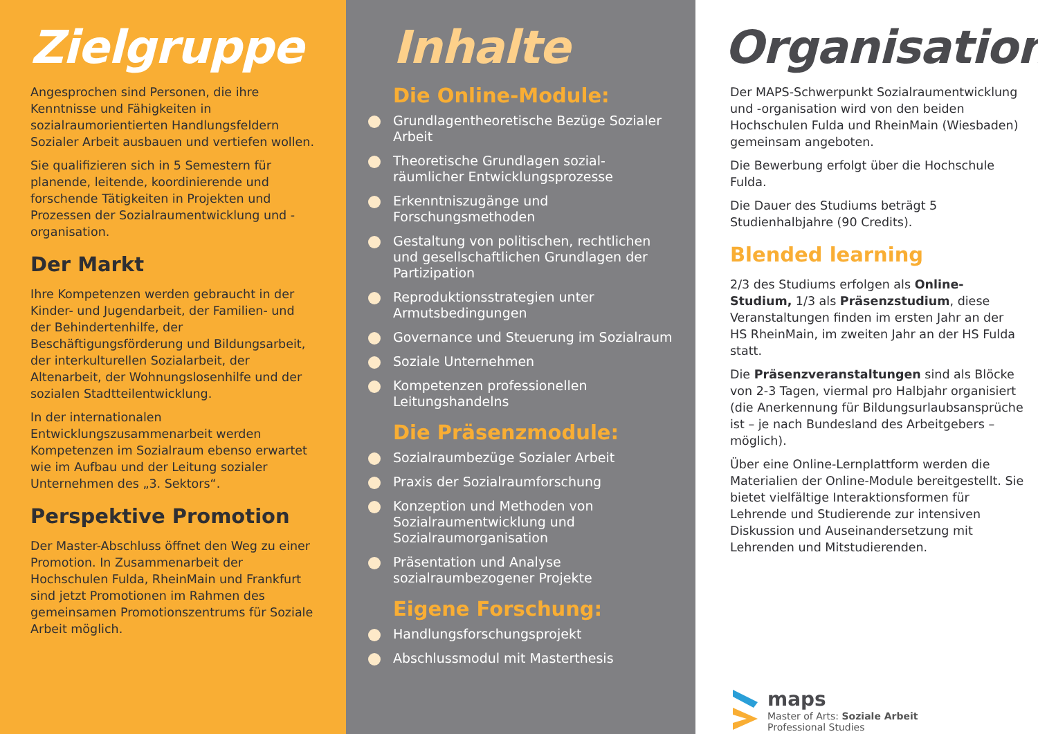Zielgruppe
Angesprochen sind Personen, die ihre Kenntnisse und Fähigkeiten in sozialraumorientierten Handlungsfeldern Sozialer Arbeit ausbauen und vertiefen wollen.
Sie qualifizieren sich in 5 Semestern für planende, leitende, koordinierende und forschende Tätigkeiten in Projekten und Prozessen der Sozialraumentwicklung und -organisation.
Der Markt
Ihre Kompetenzen werden gebraucht in der Kinder- und Jugendarbeit, der Familien- und der Behindertenhilfe, der Beschäftigungsförderung und Bildungsarbeit, der interkulturellen Sozialarbeit, der Altenarbeit, der Wohnungslosenhilfe und der sozialen Stadtteilentwicklung.
In der internationalen Entwicklungszusammenarbeit werden Kompetenzen im Sozialraum ebenso erwartet wie im Aufbau und der Leitung sozialer Unternehmen des „3. Sektors“.
Perspektive Promotion
Der Master-Abschluss öffnet den Weg zu einer Promotion. In Zusammenarbeit der Hochschulen Fulda, RheinMain und Frankfurt sind jetzt Promotionen im Rahmen des gemeinsamen Promotionszentrums für Soziale Arbeit möglich.
Inhalte
Die Online-Module:
Grundlagentheoretische Bezüge Sozialer Arbeit
Theoretische Grundlagen sozial-räumlicher Entwicklungsprozesse
Erkenntniszugänge und Forschungsmethoden
Gestaltung von politischen, rechtlichen und gesellschaftlichen Grundlagen der Partizipation
Reproduktionsstrategien unter Armutsbedingungen
Governance und Steuerung im Sozialraum
Soziale Unternehmen
Kompetenzen professionellen Leitungshandelns
Die Präsenzmodule:
Sozialraumbezüge Sozialer Arbeit
Praxis der Sozialraumforschung
Konzeption und Methoden von Sozialraumentwicklung und Sozialraumorganisation
Präsentation und Analyse sozialraumbezogener Projekte
Eigene Forschung:
Handlungsforschungsprojekt
Abschlussmodul mit Masterthesis
Organisation
Der MAPS-Schwerpunkt Sozialraumentwicklung und -organisation wird von den beiden Hochschulen Fulda und RheinMain (Wiesbaden) gemeinsam angeboten.
Die Bewerbung erfolgt über die Hochschule Fulda.
Die Dauer des Studiums beträgt 5 Studienhalbjahre (90 Credits).
Blended learning
2/3 des Studiums erfolgen als Online-Studium, 1/3 als Präsenzstudium, diese Veranstaltungen finden im ersten Jahr an der HS RheinMain, im zweiten Jahr an der HS Fulda statt.
Die Präsenzveranstaltungen sind als Blöcke von 2-3 Tagen, viermal pro Halbjahr organisiert (die Anerkennung für Bildungsurlaubsansprüche ist – je nach Bundesland des Arbeitgebers – möglich).
Über eine Online-Lernplattform werden die Materialien der Online-Module bereitgestellt. Sie bietet vielfältige Interaktionsformen für Lehrende und Studierende zur intensiven Diskussion und Auseinandersetzung mit Lehrenden und Mitstudierenden.
maps
Master of Arts: Soziale Arbeit
Professional Studies